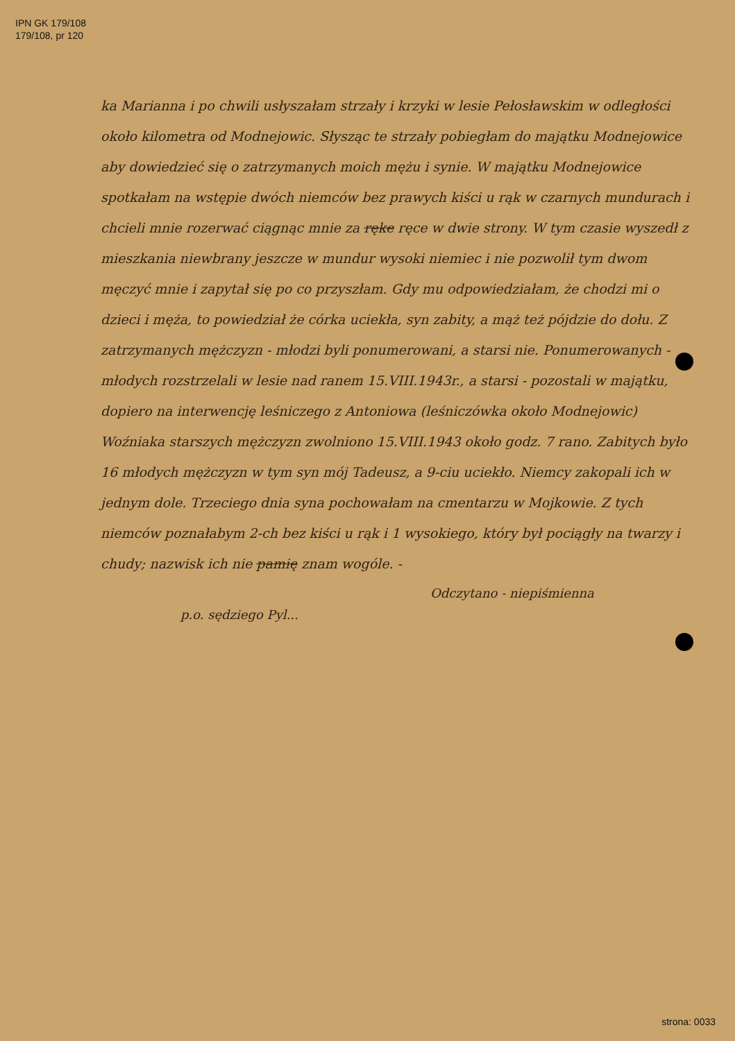IPN GK 179/108
179/108, pr 120
ka Marianna i po chwili usłyszałam strzały i krzyki w lesie Pełosławskim w odległości około kilometra od Modnejowic. Słysząc te strzały pobiegłam do majątku Modnejowice aby dowiedzieć się o zatrzymanych moich mężu i synie. W majątku Modnejowice spotkałam na wstępie dwóch niemców bez prawych kiści u rąk w czarnych mundurach i chcieli mnie rozerwać ciągnąc mnie za ręke ręce w dwie strony. W tym czasie wyszedł z mieszkania niewbrany jeszcze w mundur wysoki niemiec i nie pozwolił tym dwom męczyć mnie i zapytał się po co przyszłam. Gdy mu odpowiedziałam, że chodzi mi o dzieci i męża, to powiedział że córka uciekła, syn zabity, a mąż też pójdzie do dołu. Z zatrzymanych mężczyzn - młodzi byli ponumerowani, a starsi nie. Ponumerowanych - młodych rozstrzelali w lesie nad ranem 15.VIII.1943r., a starsi - pozostali w majątku, dopiero na interwencję leśniczego z Antoniowa (leśniczówka około Modnejowic) Woźniaka starszych mężczyzn zwolniono 15.VIII.1943 około godz. 7 rano. Zabitych było 16 młodych mężczyzn w tym syn mój Tadeusz, a 9-ciu uciekło. Niemcy zakopali ich w jednym dole. Trzeciego dnia syna pochowałam na cmentarzu w Mojkowie. Z tych niemców poznałabym 2-ch bez kiści u rąk i 1 wysokiego, który był pociągły na twarzy i chudy; nazwisk ich nie pamię znam wogóle. -
Odczytano - niepiśmienna
p.o. sędziego Pyl...
strona: 0033